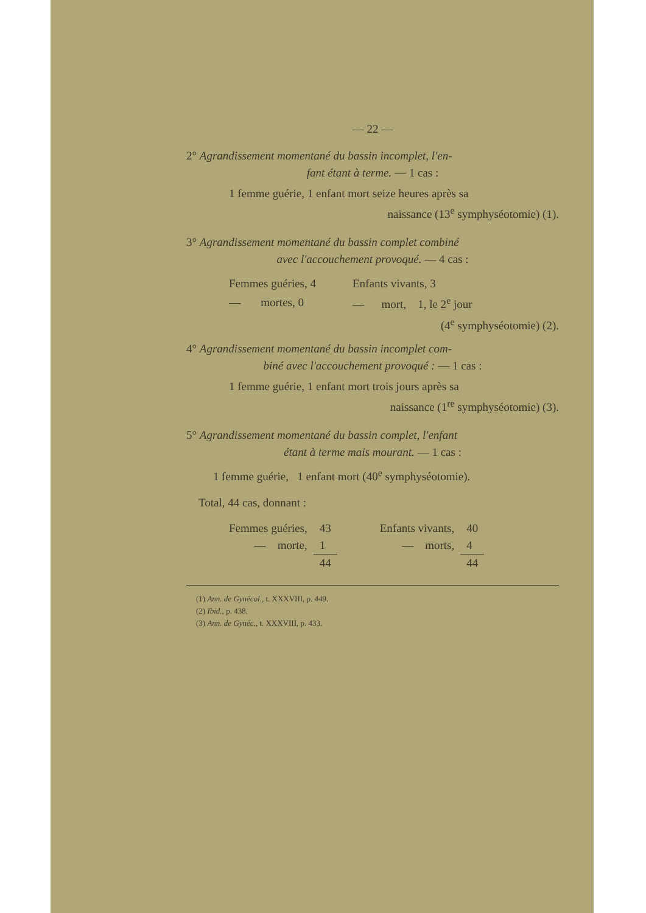— 22 —
2° Agrandissement momentané du bassin incomplet, l'en-
fant étant à terme. — 1 cas :
1 femme guérie, 1 enfant mort seize heures après sa
naissance (13<sup>e</sup> symphyséotomie) (1).
3° Agrandissement momentané du bassin complet combiné
avec l'accouchement provoqué. — 4 cas :
| Femmes guéries, 4 | Enfants vivants, 3 |
| — mortes, 0 | — mort, 1, le 2<sup>e</sup> jour |
(4<sup>e</sup> symphyséotomie) (2).
4° Agrandissement momentané du bassin incomplet com-
biné avec l'accouchement provoqué : — 1 cas :
1 femme guérie, 1 enfant mort trois jours après sa
naissance (1<sup>re</sup> symphyséotomie) (3).
5° Agrandissement momentané du bassin complet, l'enfant
étant à terme mais mourant. — 1 cas :
1 femme guérie, 1 enfant mort (40<sup>e</sup> symphyséotomie).
Total, 44 cas, donnant :
| Femmes guéries, | 43 | Enfants vivants, | 40 |
| — morte, | 1 | — morts, | 4 |
| | 44 | | 44 |
(1) Ann. de Gynécol., t. XXXVIII, p. 449.
(2) Ibid., p. 438.
(3) Ann. de Gynéc., t. XXXVIII, p. 433.